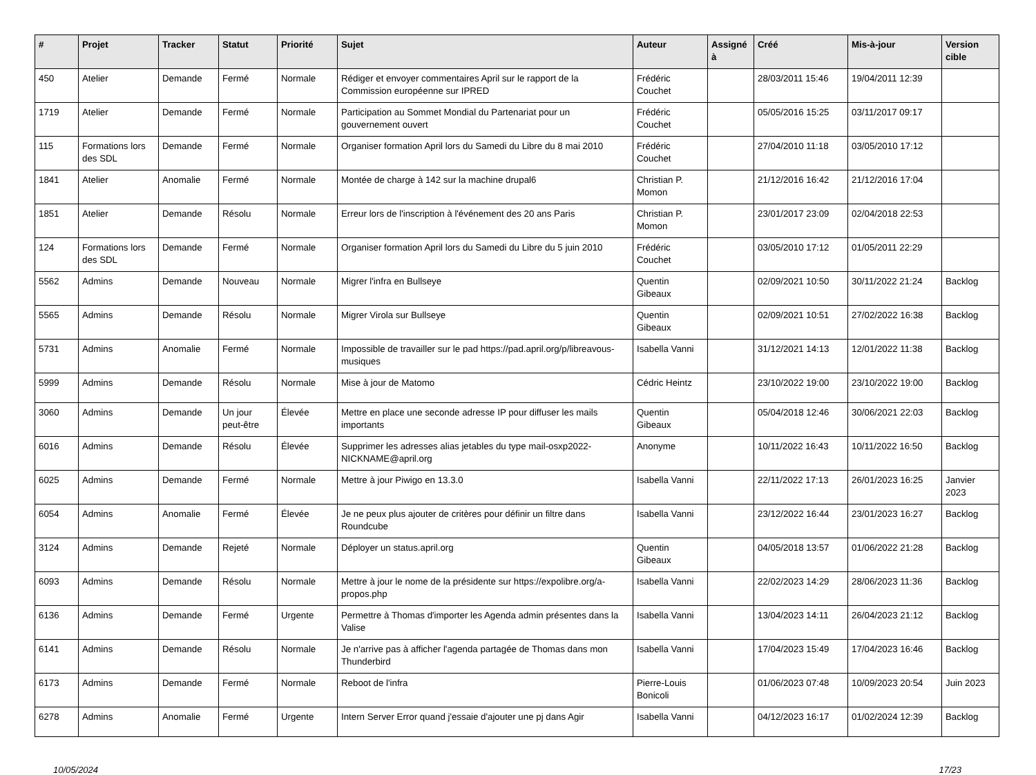| # | Projet | Tracker | Statut | Priorité | Sujet | Auteur | Assigné à | Créé | Mis-à-jour | Version cible |
| --- | --- | --- | --- | --- | --- | --- | --- | --- | --- | --- |
| 450 | Atelier | Demande | Fermé | Normale | Rédiger et envoyer commentaires April sur le rapport de la Commission européenne sur IPRED | Frédéric Couchet | | 28/03/2011 15:46 | 19/04/2011 12:39 | |
| 1719 | Atelier | Demande | Fermé | Normale | Participation au Sommet Mondial du Partenariat pour un gouvernement ouvert | Frédéric Couchet | | 05/05/2016 15:25 | 03/11/2017 09:17 | |
| 115 | Formations lors des SDL | Demande | Fermé | Normale | Organiser formation April lors du Samedi du Libre du 8 mai 2010 | Frédéric Couchet | | 27/04/2010 11:18 | 03/05/2010 17:12 | |
| 1841 | Atelier | Anomalie | Fermé | Normale | Montée de charge à 142 sur la machine drupal6 | Christian P. Momon | | 21/12/2016 16:42 | 21/12/2016 17:04 | |
| 1851 | Atelier | Demande | Résolu | Normale | Erreur lors de l'inscription à l'événement des 20 ans Paris | Christian P. Momon | | 23/01/2017 23:09 | 02/04/2018 22:53 | |
| 124 | Formations lors des SDL | Demande | Fermé | Normale | Organiser formation April lors du Samedi du Libre du 5 juin 2010 | Frédéric Couchet | | 03/05/2010 17:12 | 01/05/2011 22:29 | |
| 5562 | Admins | Demande | Nouveau | Normale | Migrer l'infra en Bullseye | Quentin Gibeaux | | 02/09/2021 10:50 | 30/11/2022 21:24 | Backlog |
| 5565 | Admins | Demande | Résolu | Normale | Migrer Virola sur Bullseye | Quentin Gibeaux | | 02/09/2021 10:51 | 27/02/2022 16:38 | Backlog |
| 5731 | Admins | Anomalie | Fermé | Normale | Impossible de travailler sur le pad https://pad.april.org/p/libreavous-musiques | Isabella Vanni | | 31/12/2021 14:13 | 12/01/2022 11:38 | Backlog |
| 5999 | Admins | Demande | Résolu | Normale | Mise à jour de Matomo | Cédric Heintz | | 23/10/2022 19:00 | 23/10/2022 19:00 | Backlog |
| 3060 | Admins | Demande | Un jour peut-être | Élevée | Mettre en place une seconde adresse IP pour diffuser les mails importants | Quentin Gibeaux | | 05/04/2018 12:46 | 30/06/2021 22:03 | Backlog |
| 6016 | Admins | Demande | Résolu | Élevée | Supprimer les adresses alias jetables du type mail-osxp2022-NICKNAME@april.org | Anonyme | | 10/11/2022 16:43 | 10/11/2022 16:50 | Backlog |
| 6025 | Admins | Demande | Fermé | Normale | Mettre à jour Piwigo en 13.3.0 | Isabella Vanni | | 22/11/2022 17:13 | 26/01/2023 16:25 | Janvier 2023 |
| 6054 | Admins | Anomalie | Fermé | Élevée | Je ne peux plus ajouter de critères pour définir un filtre dans Roundcube | Isabella Vanni | | 23/12/2022 16:44 | 23/01/2023 16:27 | Backlog |
| 3124 | Admins | Demande | Rejeté | Normale | Déployer un status.april.org | Quentin Gibeaux | | 04/05/2018 13:57 | 01/06/2022 21:28 | Backlog |
| 6093 | Admins | Demande | Résolu | Normale | Mettre à jour le nome de la présidente sur https://expolibre.org/a-propos.php | Isabella Vanni | | 22/02/2023 14:29 | 28/06/2023 11:36 | Backlog |
| 6136 | Admins | Demande | Fermé | Urgente | Permettre à Thomas d'importer les Agenda admin présentes dans la Valise | Isabella Vanni | | 13/04/2023 14:11 | 26/04/2023 21:12 | Backlog |
| 6141 | Admins | Demande | Résolu | Normale | Je n'arrive pas à afficher l'agenda partagée de Thomas dans mon Thunderbird | Isabella Vanni | | 17/04/2023 15:49 | 17/04/2023 16:46 | Backlog |
| 6173 | Admins | Demande | Fermé | Normale | Reboot de l'infra | Pierre-Louis Bonicoli | | 01/06/2023 07:48 | 10/09/2023 20:54 | Juin 2023 |
| 6278 | Admins | Anomalie | Fermé | Urgente | Intern Server Error quand j'essaie d'ajouter une pj dans Agir | Isabella Vanni | | 04/12/2023 16:17 | 01/02/2024 12:39 | Backlog |
10/05/2024 17/23